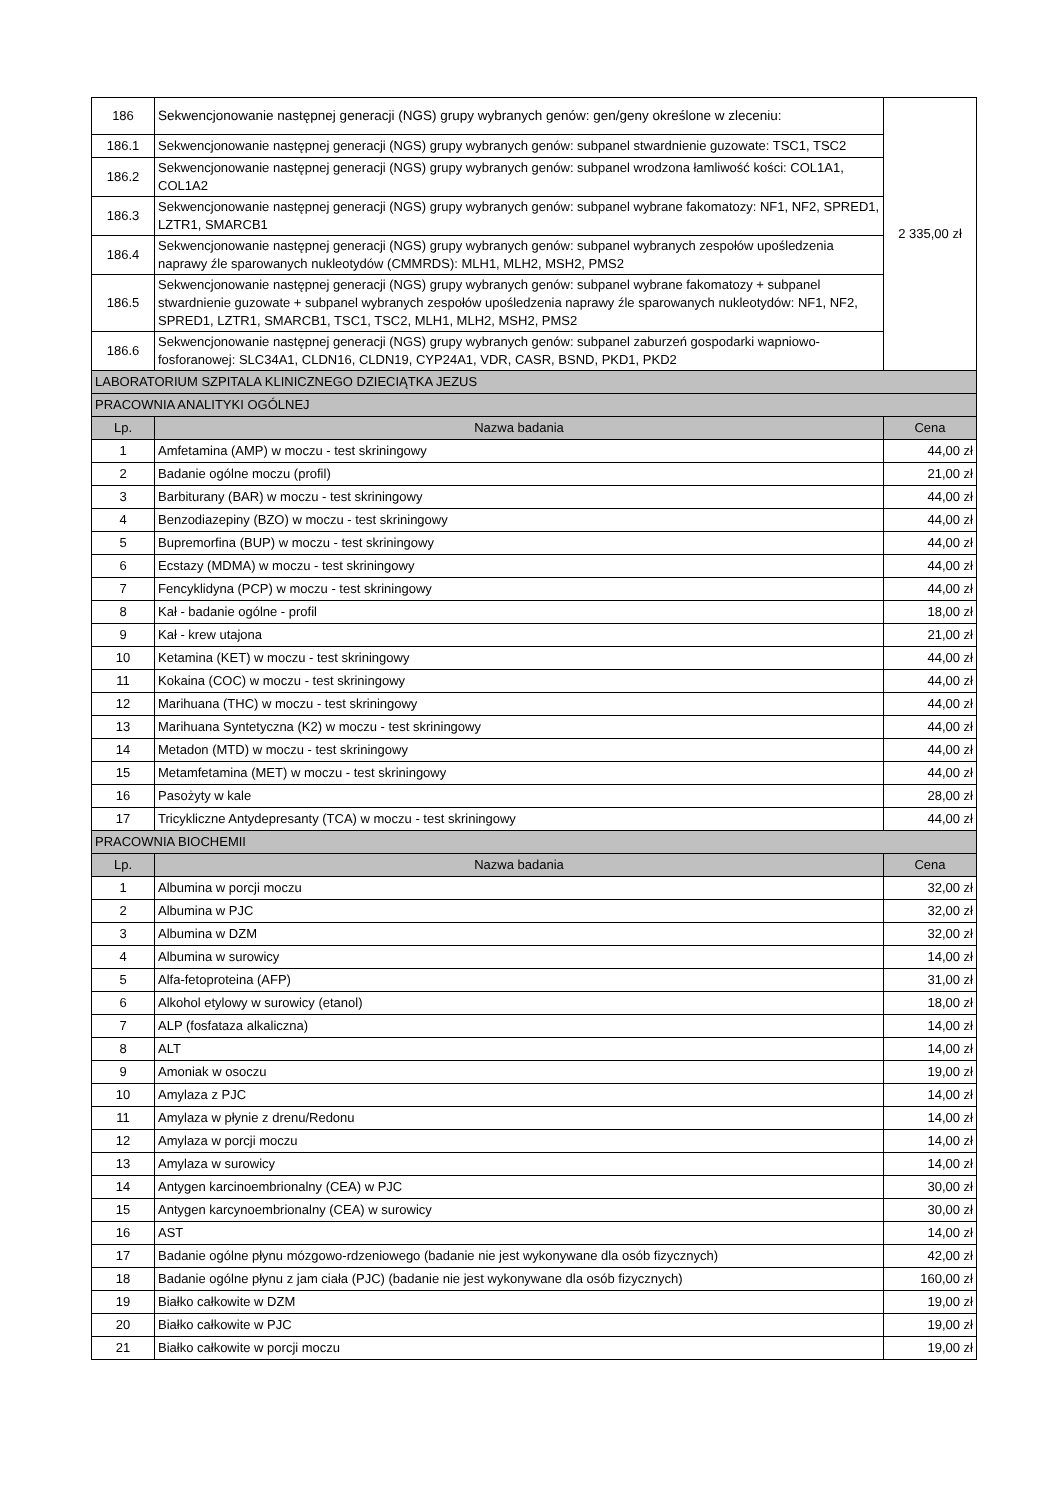| 186 | Sekwencjonowanie następnej generacji (NGS) grupy wybranych genów: gen/geny określone w zleceniu: | 2 335,00 zł |
| 186.1 | Sekwencjonowanie następnej generacji (NGS) grupy wybranych genów: subpanel stwardnienie guzowate: TSC1, TSC2 | |
| 186.2 | Sekwencjonowanie następnej generacji (NGS) grupy wybranych genów: subpanel wrodzona łamliwość kości: COL1A1, COL1A2 | |
| 186.3 | Sekwencjonowanie następnej generacji (NGS) grupy wybranych genów: subpanel wybrane fakomatozy: NF1, NF2, SPRED1, LZTR1, SMARCB1 | |
| 186.4 | Sekwencjonowanie następnej generacji (NGS) grupy wybranych genów: subpanel wybranych zespołów upośledzenia naprawy źle sparowanych nukleotydów (CMMRDS): MLH1, MLH2, MSH2, PMS2 | |
| 186.5 | Sekwencjonowanie następnej generacji (NGS) grupy wybranych genów: subpanel wybrane fakomatozy + subpanel stwardnienie guzowate + subpanel wybranych zespołów upośledzenia naprawy źle sparowanych nukleotydów: NF1, NF2, SPRED1, LZTR1, SMARCB1, TSC1, TSC2, MLH1, MLH2, MSH2, PMS2 | |
| 186.6 | Sekwencjonowanie następnej generacji (NGS) grupy wybranych genów: subpanel zaburzeń gospodarki wapniowo-fosforanowej: SLC34A1, CLDN16, CLDN19, CYP24A1, VDR, CASR, BSND, PKD1, PKD2 | |
| LABORATORIUM SZPITALA KLINICZNEGO DZIECIĄTKA JEZUS | | |
| PRACOWNIA ANALITYKI OGÓLNEJ | | |
| Lp. | Nazwa badania | Cena |
| 1 | Amfetamina (AMP) w moczu - test skriningowy | 44,00 zł |
| 2 | Badanie ogólne moczu (profil) | 21,00 zł |
| 3 | Barbiturany (BAR) w moczu - test skriningowy | 44,00 zł |
| 4 | Benzodiazepiny (BZO) w moczu - test skriningowy | 44,00 zł |
| 5 | Bupremorfina (BUP) w moczu - test skriningowy | 44,00 zł |
| 6 | Ecstazy (MDMA) w moczu - test skriningowy | 44,00 zł |
| 7 | Fencyklidyna (PCP) w moczu - test skriningowy | 44,00 zł |
| 8 | Kał - badanie ogólne - profil | 18,00 zł |
| 9 | Kał - krew utajona | 21,00 zł |
| 10 | Ketamina (KET) w moczu - test skriningowy | 44,00 zł |
| 11 | Kokaina (COC) w moczu - test skriningowy | 44,00 zł |
| 12 | Marihuana (THC) w moczu - test skriningowy | 44,00 zł |
| 13 | Marihuana Syntetyczna (K2) w moczu - test skriningowy | 44,00 zł |
| 14 | Metadon (MTD) w moczu - test skriningowy | 44,00 zł |
| 15 | Metamfetamina (MET) w moczu - test skriningowy | 44,00 zł |
| 16 | Pasożyty w kale | 28,00 zł |
| 17 | Tricykliczne Antydepresanty (TCA) w moczu - test skriningowy | 44,00 zł |
| PRACOWNIA BIOCHEMII | | |
| Lp. | Nazwa badania | Cena |
| 1 | Albumina w porcji moczu | 32,00 zł |
| 2 | Albumina w PJC | 32,00 zł |
| 3 | Albumina w DZM | 32,00 zł |
| 4 | Albumina w surowicy | 14,00 zł |
| 5 | Alfa-fetoproteina (AFP) | 31,00 zł |
| 6 | Alkohol etylowy w surowicy (etanol) | 18,00 zł |
| 7 | ALP (fosfataza alkaliczna) | 14,00 zł |
| 8 | ALT | 14,00 zł |
| 9 | Amoniak w osoczu | 19,00 zł |
| 10 | Amylaza z PJC | 14,00 zł |
| 11 | Amylaza w płynie z drenu/Redonu | 14,00 zł |
| 12 | Amylaza w porcji moczu | 14,00 zł |
| 13 | Amylaza w surowicy | 14,00 zł |
| 14 | Antygen karcinoembrionalny (CEA) w PJC | 30,00 zł |
| 15 | Antygen karcynoembrionalny (CEA) w surowicy | 30,00 zł |
| 16 | AST | 14,00 zł |
| 17 | Badanie ogólne płynu mózgowo-rdzeniowego (badanie nie jest wykonywane dla osób fizycznych) | 42,00 zł |
| 18 | Badanie ogólne płynu z jam ciała (PJC) (badanie nie jest wykonywane dla osób fizycznych) | 160,00 zł |
| 19 | Białko całkowite w DZM | 19,00 zł |
| 20 | Białko całkowite w PJC | 19,00 zł |
| 21 | Białko całkowite w porcji moczu | 19,00 zł |